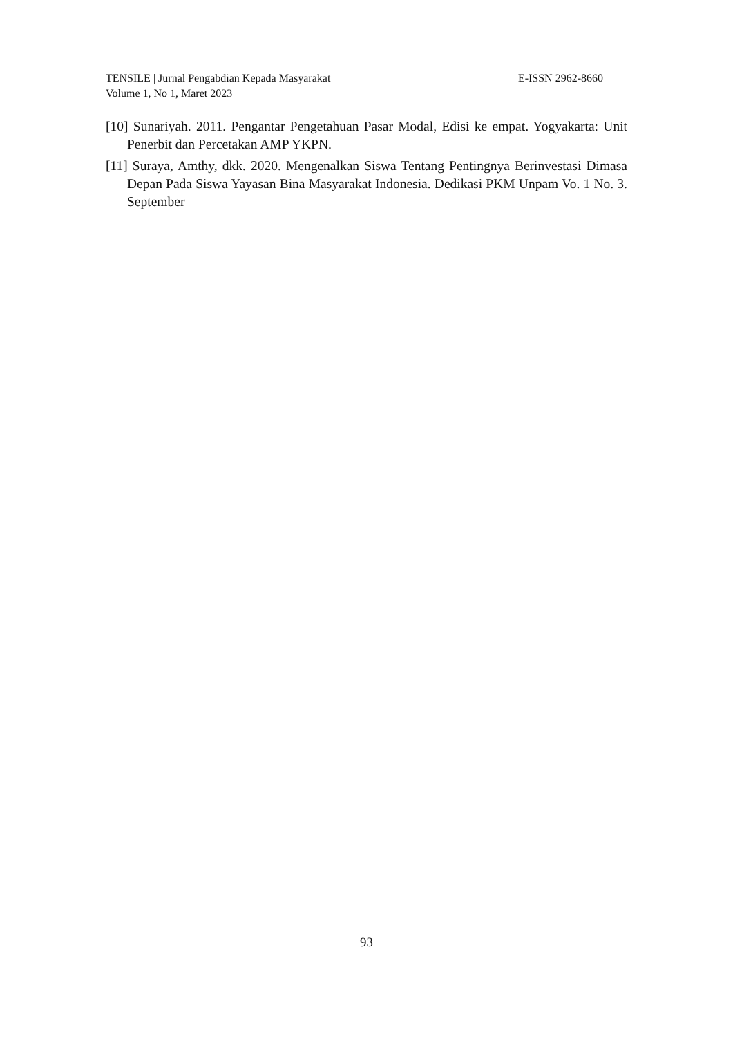TENSILE | Jurnal Pengabdian Kepada Masyarakat E-ISSN 2962-8660
Volume 1, No 1, Maret 2023
[10] Sunariyah. 2011. Pengantar Pengetahuan Pasar Modal, Edisi ke empat. Yogyakarta: Unit Penerbit dan Percetakan AMP YKPN.
[11] Suraya, Amthy, dkk. 2020. Mengenalkan Siswa Tentang Pentingnya Berinvestasi Dimasa Depan Pada Siswa Yayasan Bina Masyarakat Indonesia. Dedikasi PKM Unpam Vo. 1 No. 3. September
93